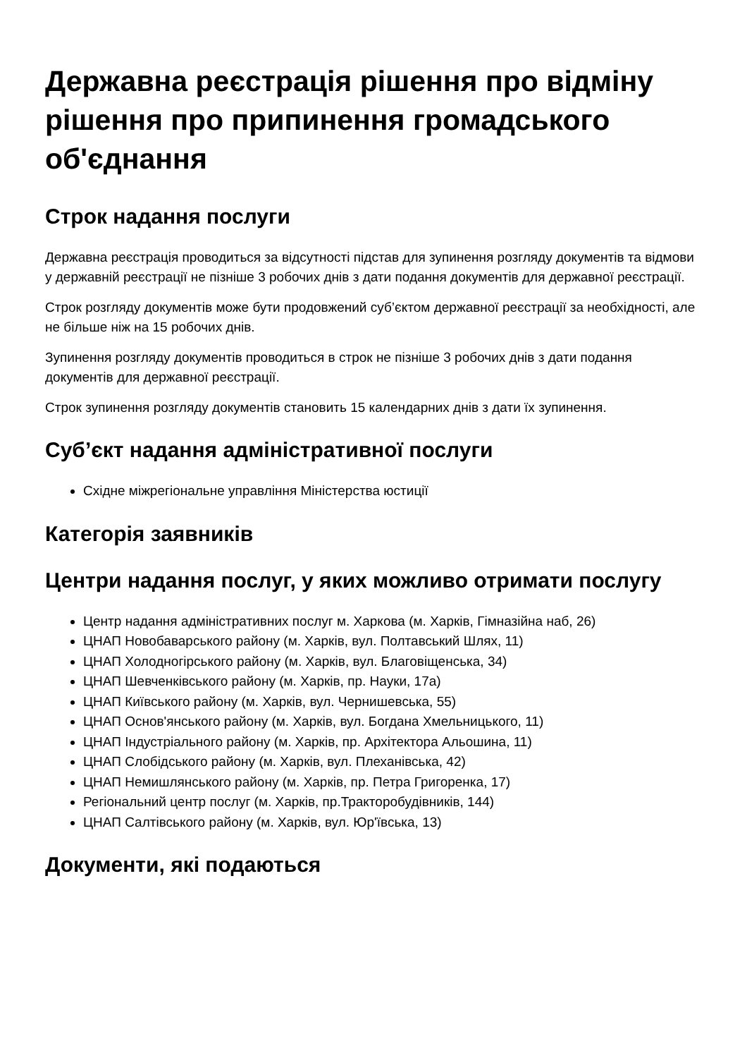Державна реєстрація рішення про відміну рішення про припинення громадського об'єднання
Строк надання послуги
Державна реєстрація проводиться за відсутності підстав для зупинення розгляду документів та відмови у державній реєстрації не пізніше 3 робочих днів з дати подання документів для державної реєстрації.
Строк розгляду документів може бути продовжений суб’єктом державної реєстрації за необхідності, але не більше ніж на 15 робочих днів.
Зупинення розгляду документів проводиться в строк не пізніше 3 робочих днів з дати подання документів для державної реєстрації.
Строк зупинення розгляду документів становить 15 календарних днів з дати їх зупинення.
Суб’єкт надання адміністративної послуги
Східне міжрегіональне управління Міністерства юстиції
Категорія заявників
Центри надання послуг, у яких можливо отримати послугу
Центр надання адміністративних послуг м. Харкова (м. Харків, Гімназійна наб, 26)
ЦНАП Новобаварського району (м. Харків, вул. Полтавський Шлях, 11)
ЦНАП Холодногірського району (м. Харків, вул. Благовіщенська, 34)
ЦНАП Шевченківського району (м. Харків, пр. Науки, 17а)
ЦНАП Київського району (м. Харків, вул. Чернишевська, 55)
ЦНАП Основ'янського району (м. Харків, вул. Богдана Хмельницького, 11)
ЦНАП Індустріального району (м. Харків, пр. Архітектора Альошина, 11)
ЦНАП Слобідського району (м. Харків, вул. Плеханівська, 42)
ЦНАП Немишлянського району (м. Харків, пр. Петра Григоренка, 17)
Регіональний центр послуг (м. Харків, пр.Тракторобудівників, 144)
ЦНАП Салтівського району (м. Харків, вул. Юр'ївська, 13)
Документи, які подаються